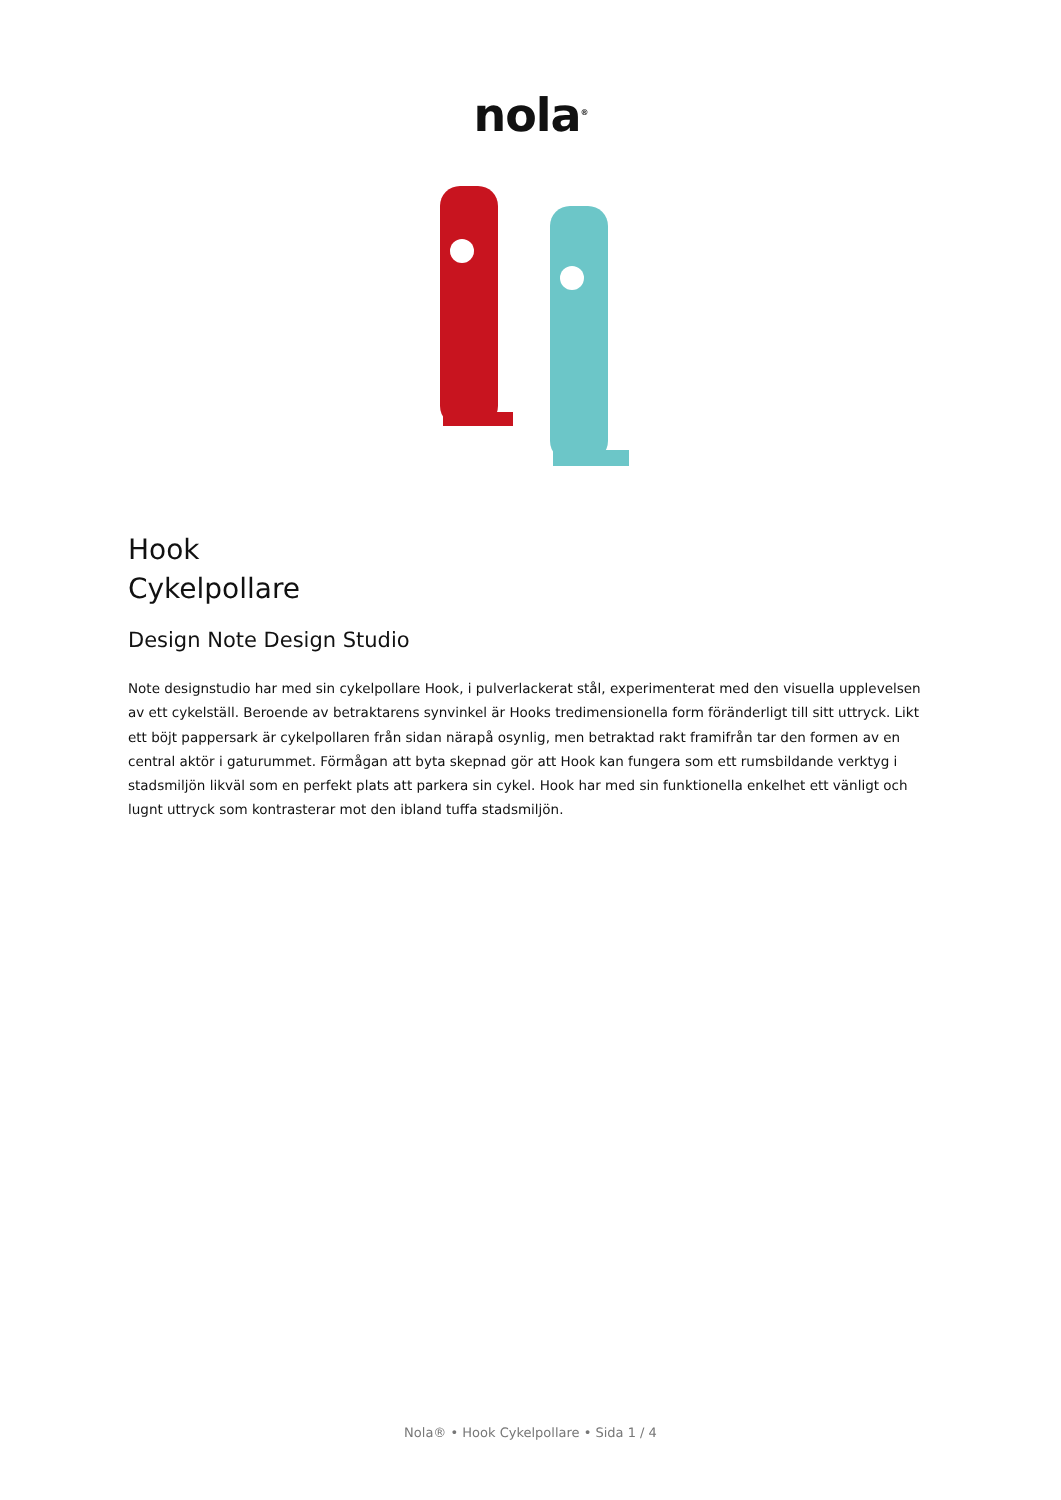nola<sup>®</sup>
Hook
Cykelpollare
Design Note Design Studio
Note designstudio har med sin cykelpollare Hook, i pulverlackerat stål, experimenterat med den visuella upplevelsen av ett cykelställ. Beroende av betraktarens synvinkel är Hooks tredimensionella form föränderligt till sitt uttryck. Likt ett böjt pappersark är cykelpollaren från sidan närapå osynlig, men betraktad rakt framifrån tar den formen av en central aktör i gaturummet. Förmågan att byta skepnad gör att Hook kan fungera som ett rumsbildande verktyg i stadsmiljön likväl som en perfekt plats att parkera sin cykel. Hook har med sin funktionella enkelhet ett vänligt och lugnt uttryck som kontrasterar mot den ibland tuffa stadsmiljön.
Nola® • Hook Cykelpollare • Sida 1 / 4